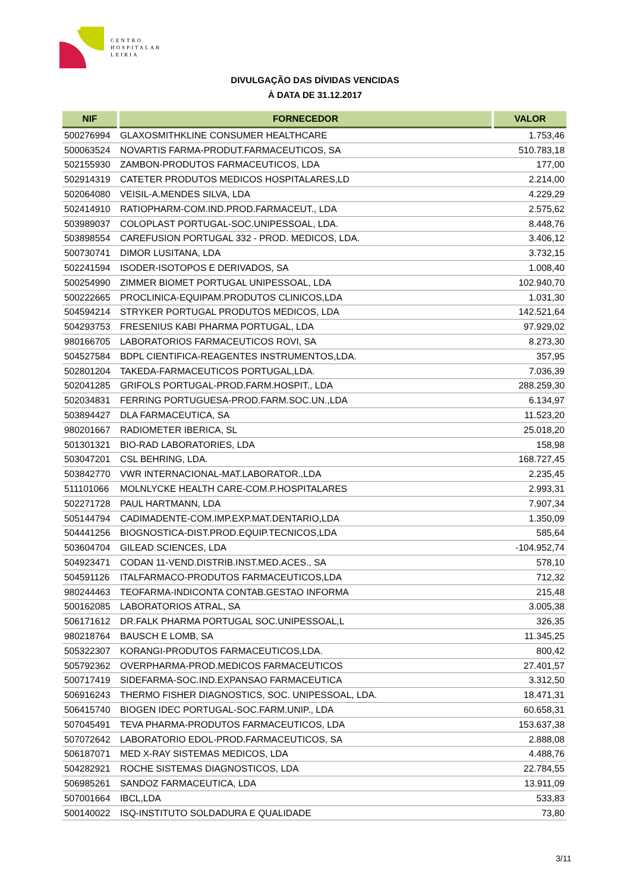CENTRO
HOSPITALAR
LEIRIA
DIVULGAÇÃO DAS DÍVIDAS VENCIDAS
À DATA DE 31.12.2017
| NIF | FORNECEDOR | VALOR |
| --- | --- | --- |
| 500276994 | GLAXOSMITHKLINE CONSUMER HEALTHCARE | 1.753,46 |
| 500063524 | NOVARTIS FARMA-PRODUT.FARMACEUTICOS, SA | 510.783,18 |
| 502155930 | ZAMBON-PRODUTOS FARMACEUTICOS, LDA | 177,00 |
| 502914319 | CATETER PRODUTOS MEDICOS HOSPITALARES,LD | 2.214,00 |
| 502064080 | VEISIL-A.MENDES SILVA, LDA | 4.229,29 |
| 502414910 | RATIOPHARM-COM.IND.PROD.FARMACEUT., LDA | 2.575,62 |
| 503989037 | COLOPLAST PORTUGAL-SOC.UNIPESSOAL, LDA. | 8.448,76 |
| 503898554 | CAREFUSION PORTUGAL 332 - PROD. MEDICOS, LDA. | 3.406,12 |
| 500730741 | DIMOR LUSITANA, LDA | 3.732,15 |
| 502241594 | ISODER-ISOTOPOS E DERIVADOS, SA | 1.008,40 |
| 500254990 | ZIMMER BIOMET PORTUGAL UNIPESSOAL, LDA | 102.940,70 |
| 500222665 | PROCLINICA-EQUIPAM.PRODUTOS CLINICOS,LDA | 1.031,30 |
| 504594214 | STRYKER PORTUGAL PRODUTOS MEDICOS, LDA | 142.521,64 |
| 504293753 | FRESENIUS KABI PHARMA PORTUGAL, LDA | 97.929,02 |
| 980166705 | LABORATORIOS FARMACEUTICOS ROVI, SA | 8.273,30 |
| 504527584 | BDPL CIENTIFICA-REAGENTES INSTRUMENTOS,LDA. | 357,95 |
| 502801204 | TAKEDA-FARMACEUTICOS PORTUGAL,LDA. | 7.036,39 |
| 502041285 | GRIFOLS PORTUGAL-PROD.FARM.HOSPIT., LDA | 288.259,30 |
| 502034831 | FERRING PORTUGUESA-PROD.FARM.SOC.UN.,LDA | 6.134,97 |
| 503894427 | DLA FARMACEUTICA, SA | 11.523,20 |
| 980201667 | RADIOMETER IBERICA, SL | 25.018,20 |
| 501301321 | BIO-RAD LABORATORIES, LDA | 158,98 |
| 503047201 | CSL BEHRING, LDA. | 168.727,45 |
| 503842770 | VWR INTERNACIONAL-MAT.LABORATOR.,LDA | 2.235,45 |
| 511101066 | MOLNLYCKE HEALTH CARE-COM.P.HOSPITALARES | 2.993,31 |
| 502271728 | PAUL HARTMANN, LDA | 7.907,34 |
| 505144794 | CADIMADENTE-COM.IMP.EXP.MAT.DENTARIO,LDA | 1.350,09 |
| 504441256 | BIOGNOSTICA-DIST.PROD.EQUIP.TECNICOS,LDA | 585,64 |
| 503604704 | GILEAD SCIENCES, LDA | -104.952,74 |
| 504923471 | CODAN 11-VEND.DISTRIB.INST.MED.ACES., SA | 578,10 |
| 504591126 | ITALFARMACO-PRODUTOS FARMACEUTICOS,LDA | 712,32 |
| 980244463 | TEOFARMA-INDICONTA CONTAB.GESTAO INFORMA | 215,48 |
| 500162085 | LABORATORIOS ATRAL, SA | 3.005,38 |
| 506171612 | DR.FALK PHARMA PORTUGAL SOC.UNIPESSOAL,L | 326,35 |
| 980218764 | BAUSCH E LOMB, SA | 11.345,25 |
| 505322307 | KORANGI-PRODUTOS FARMACEUTICOS,LDA. | 800,42 |
| 505792362 | OVERPHARMA-PROD.MEDICOS FARMACEUTICOS | 27.401,57 |
| 500717419 | SIDEFARMA-SOC.IND.EXPANSAO FARMACEUTICA | 3.312,50 |
| 506916243 | THERMO FISHER DIAGNOSTICS, SOC. UNIPESSOAL, LDA. | 18.471,31 |
| 506415740 | BIOGEN IDEC PORTUGAL-SOC.FARM.UNIP., LDA | 60.658,31 |
| 507045491 | TEVA PHARMA-PRODUTOS FARMACEUTICOS, LDA | 153.637,38 |
| 507072642 | LABORATORIO EDOL-PROD.FARMACEUTICOS, SA | 2.888,08 |
| 506187071 | MED X-RAY SISTEMAS MEDICOS, LDA | 4.488,76 |
| 504282921 | ROCHE SISTEMAS DIAGNOSTICOS, LDA | 22.784,55 |
| 506985261 | SANDOZ FARMACEUTICA, LDA | 13.911,09 |
| 507001664 | IBCL,LDA | 533,83 |
| 500140022 | ISQ-INSTITUTO SOLDADURA E QUALIDADE | 73,80 |
3/11